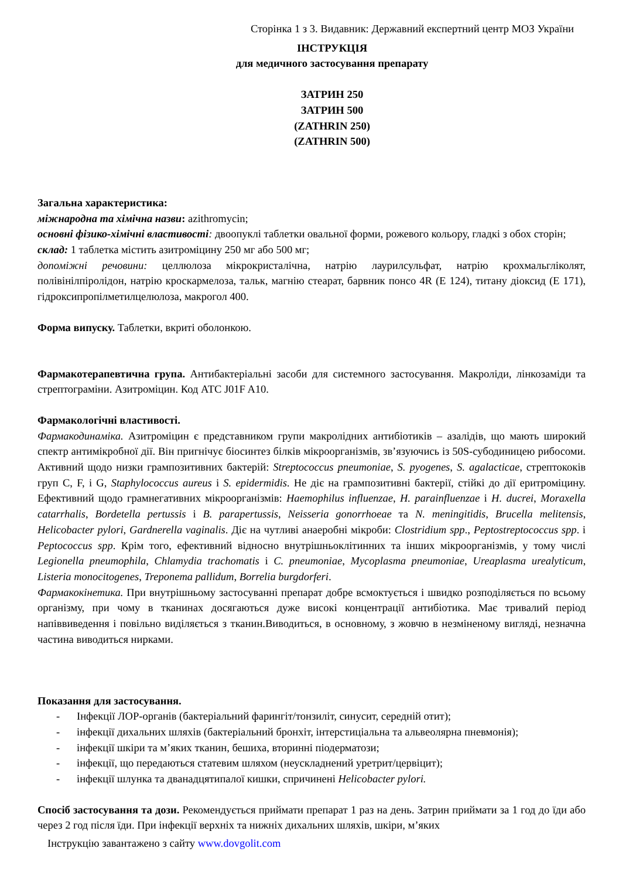Сторінка 1 з 3. Видавник: Державний експертний центр МОЗ України
ІНСТРУКЦІЯ
для медичного застосування препарату
ЗАТРИН 250
ЗАТРИН 500
(ZATHRIN 250)
(ZATHRIN 500)
Загальна характеристика:
міжнародна та хімічна назви: azithromycin;
основні фізико-хімічні властивості: двоопуклі таблетки овальної форми, рожевого кольору, гладкі з обох сторін;
склад: 1 таблетка містить азитроміцину 250 мг або 500 мг;
допоміжні речовини: целлюлоза мікрокристалічна, натрію лаурилсульфат, натрію крохмальгліколят, полівінілпіролідон, натрію кроскармелоза, тальк, магнію стеарат, барвник понсо 4R (Е 124), титану діоксид (Е 171), гідроксипропілметилцелюлоза, макрогол 400.
Форма випуску. Таблетки, вкриті оболонкою.
Фармакотерапевтична група. Антибактеріальні засоби для системного застосування. Макроліди, лінкозаміди та стрептограміни. Азитроміцин. Код АТС J01F A10.
Фармакологічні властивості.
Фармакодинаміка. Азитроміцин є представником групи макролідних антибіотиків – азалідів, що мають широкий спектр антимікробної дії. Він пригнічує біосинтез білків мікроорганізмів, зв’язуючись із 50S-субодиницею рибосоми. Активний щодо низки грампозитивних бактерій: Streptococcus pneumoniae, S. pyogenes, S. agalacticae, стрептококів груп C, F, і G, Staphylococcus aureus і S. epidermidis. Не діє на грампозитивні бактерії, стійкі до дії еритроміцину. Ефективний щодо грамнегативних мікроорганізмів: Haemophilus influenzae, H. parainfluenzae і H. ducrei, Moraxella catarrhalis, Bordetella pertussis і B. parapertussis, Neisseria gonorrhoeae та N. meningitidis, Brucella melitensis, Helicobacter pylori, Gardnerella vaginalis. Діє на чутливі анаеробні мікроби: Clostridium spp., Peptostreptococcus spp. і Peptococcus spp. Крім того, ефективний відносно внутрішньоклітинних та інших мікроорганізмів, у тому числі Legionella pneumophila, Chlamydia trachomatis і C. pneumoniae, Mycoplasma pneumoniae, Ureaplasma urealyticum, Listeria monocitogenes, Treponema pallidum, Borrelia burgdorferi.
Фармакокінетика. При внутрішньому застосуванні препарат добре всмоктується і швидко розподіляється по всьому організму, при чому в тканинах досягаються дуже високі концентрації антибіотика. Має тривалий період напіввиведення і повільно виділяється з тканин.Виводиться, в основному, з жовчю в незміненому вигляді, незначна частина виводиться нирками.
Показання для застосування.
- Інфекції ЛОР-органів (бактеріальний фарингіт/тонзиліт, синусит, середній отит);
- інфекції дихальних шляхів (бактеріальний бронхіт, інтерстиціальна та альвеолярна пневмонія);
- інфекції шкіри та м’яких тканин, бешиха, вторинні піодерматози;
- інфекції, що передаються статевим шляхом (неускладнений уретрит/цервіцит);
- інфекції шлунка та дванадцятипалої кишки, спричинені Helicobacter pylori.
Спосіб застосування та дози. Рекомендується приймати препарат 1 раз на день. Затрин приймати за 1 год до їди або через 2 год після їди. При інфекції верхніх та нижніх дихальних шляхів, шкіри, м’яких
Інструкцію завантажено з сайту www.dovgolit.com